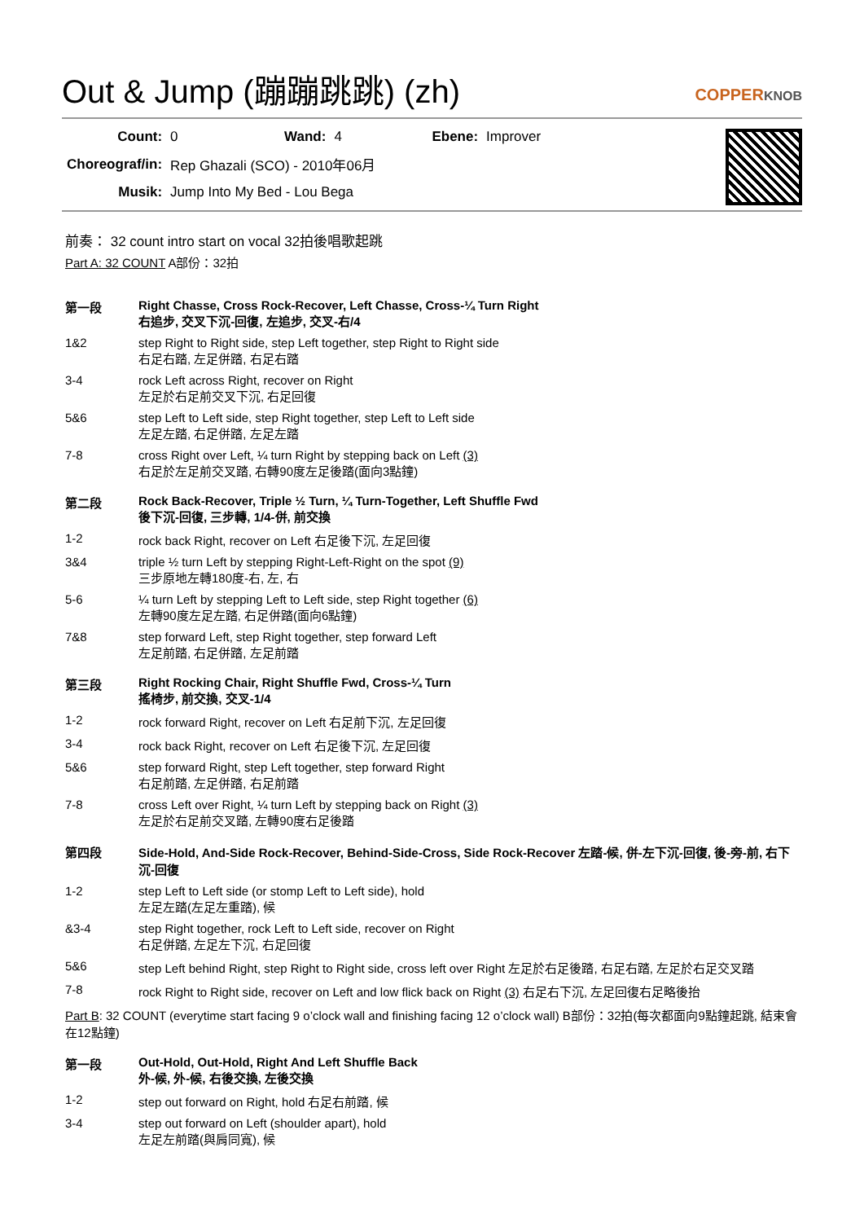Out & Jump (蹦蹦跳跳) (zh)
COPPERKNOB
| Count: | 0 | Wand: | 4 | Ebene: | Improver |
| Choreograf/in: | Rep Ghazali (SCO) - 2010年06月 | | | | |
| Musik: | Jump Into My Bed - Lou Bega | | | | |
前奏： 32 count intro start on vocal 32拍後唱歌起跳
Part A: 32 COUNT A部份：32拍
| 第一段 | Right Chasse, Cross Rock-Recover, Left Chasse, Cross-¼ Turn Right 右追步, 交叉下沉-回復, 左追步, 交叉-右/4 |
| 1&2 | step Right to Right side, step Left together, step Right to Right side 右足右踏, 左足併踏, 右足右踏 |
| 3-4 | rock Left across Right, recover on Right 左足於右足前交叉下沉, 右足回復 |
| 5&6 | step Left to Left side, step Right together, step Left to Left side 左足左踏, 右足併踏, 左足左踏 |
| 7-8 | cross Right over Left, ¼ turn Right by stepping back on Left (3) 右足於左足前交叉踏, 右轉90度左足後踏(面向3點鐘) |
| 第二段 | Rock Back-Recover, Triple ½ Turn, ¼ Turn-Together, Left Shuffle Fwd 後下沉-回復, 三步轉, 1/4-併, 前交換 |
| 1-2 | rock back Right, recover on Left 右足後下沉, 左足回復 |
| 3&4 | triple ½ turn Left by stepping Right-Left-Right on the spot (9) 三步原地左轉180度-右, 左, 右 |
| 5-6 | ¼ turn Left by stepping Left to Left side, step Right together (6) 左轉90度左足左踏, 右足併踏(面向6點鐘) |
| 7&8 | step forward Left, step Right together, step forward Left 左足前踏, 右足併踏, 左足前踏 |
| 第三段 | Right Rocking Chair, Right Shuffle Fwd, Cross-¼ Turn 搖椅步, 前交換, 交叉-1/4 |
| 1-2 | rock forward Right, recover on Left 右足前下沉, 左足回復 |
| 3-4 | rock back Right, recover on Left 右足後下沉, 左足回復 |
| 5&6 | step forward Right, step Left together, step forward Right 右足前踏, 左足併踏, 右足前踏 |
| 7-8 | cross Left over Right, ¼ turn Left by stepping back on Right (3) 左足於右足前交叉踏, 左轉90度右足後踏 |
| 第四段 | Side-Hold, And-Side Rock-Recover, Behind-Side-Cross, Side Rock-Recover 左踏-候, 併-左下沉-回復, 後-旁-前, 右下沉-回復 |
| 1-2 | step Left to Left side (or stomp Left to Left side), hold 左足左踏(左足左重踏), 候 |
| &3-4 | step Right together, rock Left to Left side, recover on Right 右足併踏, 左足左下沉, 右足回復 |
| 5&6 | step Left behind Right, step Right to Right side, cross left over Right 左足於右足後踏, 右足右踏, 左足於右足交叉踏 |
| 7-8 | rock Right to Right side, recover on Left and low flick back on Right (3) 右足右下沉, 左足回復右足略後抬 |
| Part B : 32 COUNT (everytime start facing 9 o’clock wall and finishing facing 12 o’clock wall) B部份：32拍(每次都面向9點鐘起跳, 結束會在12點鐘) | |
| 第一段 | Out-Hold, Out-Hold, Right And Left Shuffle Back 外-候, 外-候, 右後交換, 左後交換 |
| 1-2 | step out forward on Right, hold 右足右前踏, 候 |
| 3-4 | step out forward on Left (shoulder apart), hold 左足左前踏(與肩同寬), 候 |